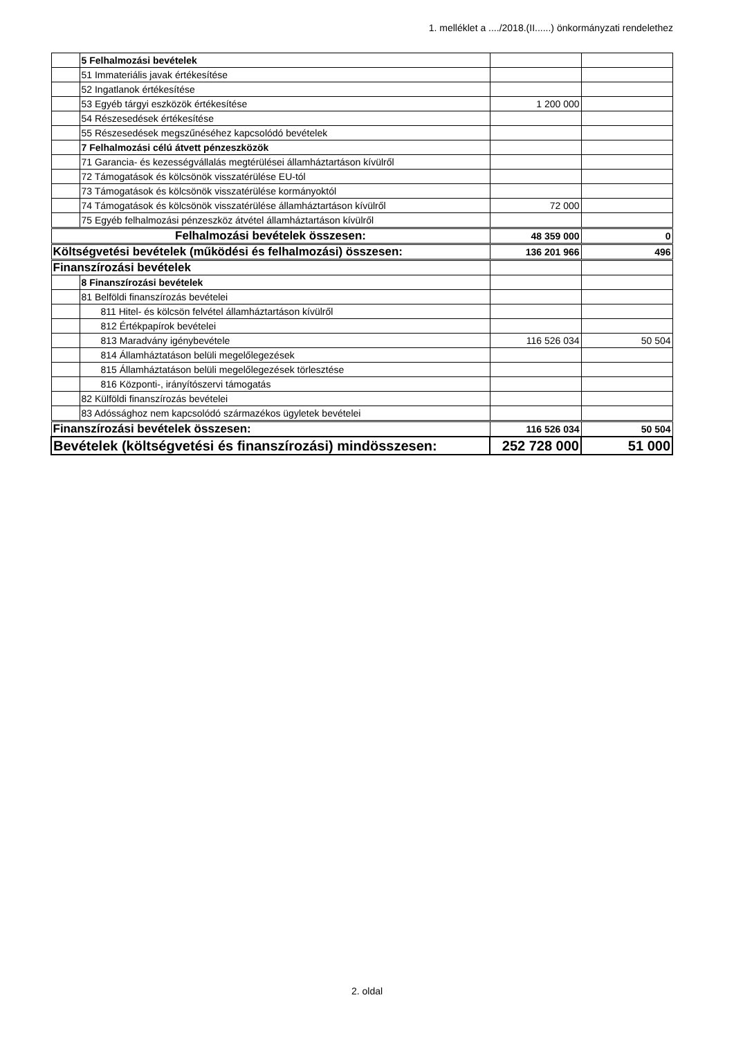1. melléklet a ..../2018.(II......) önkormányzati rendelethez
| | 5 Felhalmozási bevételek | | |
| | 51 Immateriális javak értékesítése | | |
| | 52 Ingatlanok értékesítése | | |
| | 53 Egyéb tárgyi eszközök értékesítése | 1 200 000 | |
| | 54 Részesedések értékesítése | | |
| | 55 Részesedések megszűnéséhez kapcsolódó bevételek | | |
| | 7 Felhalmozási célú átvett pénzeszközök | | |
| | 71 Garancia- és kezességvállalás megtérülései államháztartáson kívülről | | |
| | 72 Támogatások és kölcsönök visszatérülése EU-tól | | |
| | 73 Támogatások és kölcsönök visszatérülése kormányoktól | | |
| | 74 Támogatások és kölcsönök visszatérülése államháztartáson kívülről | 72 000 | |
| | 75 Egyéb felhalmozási pénzeszköz átvétel államháztartáson kívülről | | |
| Felhalmozási bevételek összesen: | | 48 359 000 | 0 |
| Költségvetési bevételek (működési és felhalmozási) összesen: | | 136 201 966 | 496 |
| Finanszírozási bevételek | | | |
| | 8 Finanszírozási bevételek | | |
| | 81 Belföldi finanszírozás bevételei | | |
| | 811 Hitel- és kölcsön felvétel államháztartáson kívülről | | |
| | 812 Értékpapírok bevételei | | |
| | 813 Maradvány igénybevétele | 116 526 034 | 50 504 |
| | 814 Államháztatáson belüli megelőlegezések | | |
| | 815 Államháztatáson belüli megelőlegezések törlesztése | | |
| | 816 Központi-, irányítószervi támogatás | | |
| | 82 Külföldi finanszírozás bevételei | | |
| | 83 Adóssághoz nem kapcsolódó származékos ügyletek bevételei | | |
| Finanszírozási bevételek összesen: | | 116 526 034 | 50 504 |
| Bevételek (költségvetési és finanszírozási) mindösszesen: | | 252 728 000 | 51 000 |
2. oldal